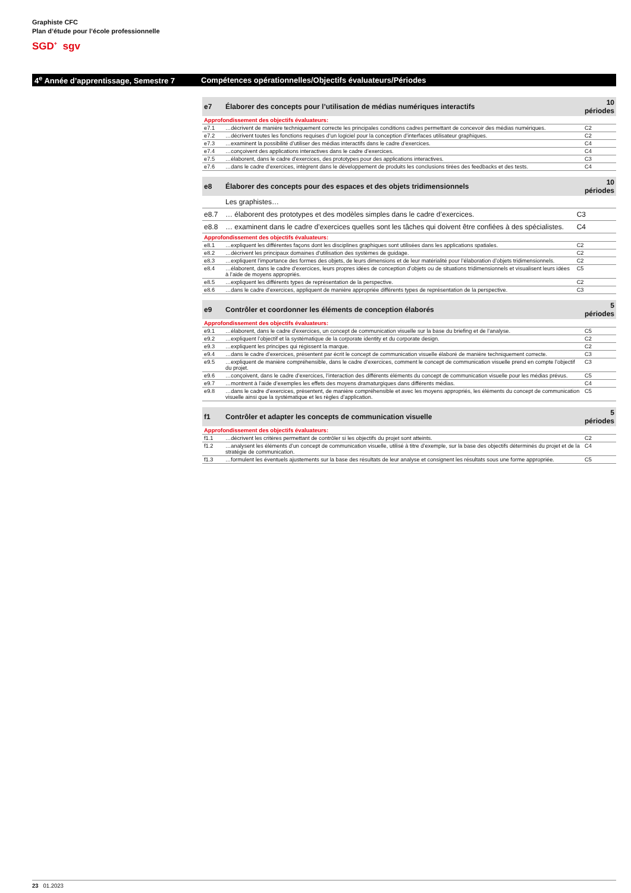Graphiste CFC
Plan d’étude pour l’école professionnelle
SGD<sup>+</sup> sgv
4<sup>e</sup> Année d’apprentissage, Semestre 7
Compétences opérationnelles/Objectifs évaluateurs/Périodes
| e7 | Élaborer des concepts pour l’utilisation de médias numériques interactifs | 10 périodes |
| --- | --- | --- |
| Approfondissement des objectifs évaluateurs: | | |
| e7.1 | …décrivent de manière techniquement correcte les principales conditions cadres permettant de concevoir des médias numériques. | C2 |
| e7.2 | …décrivent toutes les fonctions requises d’un logiciel pour la conception d’interfaces utilisateur graphiques. | C2 |
| e7.3 | …examinent la possibilité d’utiliser des médias interactifs dans le cadre d’exercices. | C4 |
| e7.4 | …conçoivent des applications interactives dans le cadre d’exercices. | C4 |
| e7.5 | …élaborent, dans le cadre d’exercices, des prototypes pour des applications interactives. | C3 |
| e7.6 | …dans le cadre d’exercices, intègrent dans le développement de produits les conclusions tirées des feedbacks et des tests. | C4 |
| e8 | Élaborer des concepts pour des espaces et des objets tridimensionnels | 10 périodes |
| --- | --- | --- |
| | Les graphistes… | |
| e8.7 | … élaborent des prototypes et des modèles simples dans le cadre d’exercices. | C3 |
| e8.8 | … examinent dans le cadre d’exercices quelles sont les tâches qui doivent être confiées à des spécialistes. | C4 |
| Approfondissement des objectifs évaluateurs: | | |
| e8.1 | …expliquent les différentes façons dont les disciplines graphiques sont utilisées dans les applications spatiales. | C2 |
| e8.2 | …décrivent les principaux domaines d’utilisation des systèmes de guidage. | C2 |
| e8.3 | …expliquent l’importance des formes des objets, de leurs dimensions et de leur matérialité pour l’élaboration d’objets tridimensionnels. | C2 |
| e8.4 | …élaborent, dans le cadre d’exercices, leurs propres idées de conception d’objets ou de situations tridimensionnels et visualisent leurs idées à l’aide de moyens appropriés. | C5 |
| e8.5 | …expliquent les différents types de représentation de la perspective. | C2 |
| e8.6 | …dans le cadre d’exercices, appliquent de manière appropriée différents types de représentation de la perspective. | C3 |
| e9 | Contrôler et coordonner les éléments de conception élaborés | 5 périodes |
| --- | --- | --- |
| Approfondissement des objectifs évaluateurs: | | |
| e9.1 | …élaborent, dans le cadre d’exercices, un concept de communication visuelle sur la base du briefing et de l’analyse. | C5 |
| e9.2 | …expliquent l’objectif et la systématique de la corporate identity et du corporate design. | C2 |
| e9.3 | …expliquent les principes qui régissent la marque. | C2 |
| e9.4 | …dans le cadre d’exercices, présentent par écrit le concept de communication visuelle élaboré de manière techniquement correcte. | C3 |
| e9.5 | …expliquent de manière compréhensible, dans le cadre d’exercices, comment le concept de communication visuelle prend en compte l’objectif du projet. | C3 |
| e9.6 | …conçoivent, dans le cadre d’exercices, l’interaction des différents éléments du concept de communication visuelle pour les médias prévus. | C5 |
| e9.7 | …montrent à l’aide d’exemples les effets des moyens dramaturgiques dans différents médias. | C4 |
| e9.8 | …dans le cadre d’exercices, présentent, de manière compréhensible et avec les moyens appropriés, les éléments du concept de communication visuelle ainsi que la systématique et les règles d’application. | C5 |
| f1 | Contrôler et adapter les concepts de communication visuelle | 5 périodes |
| --- | --- | --- |
| Approfondissement des objectifs évaluateurs: | | |
| f1.1 | …décrivent les critères permettant de contrôler si les objectifs du projet sont atteints. | C2 |
| f1.2 | …analysent les éléments d’un concept de communication visuelle, utilisé à titre d’exemple, sur la base des objectifs déterminés du projet et de la stratégie de communication. | C4 |
| f1.3 | …formulent les éventuels ajustements sur la base des résultats de leur analyse et consignent les résultats sous une forme appropriée. | C5 |
23 01.2023